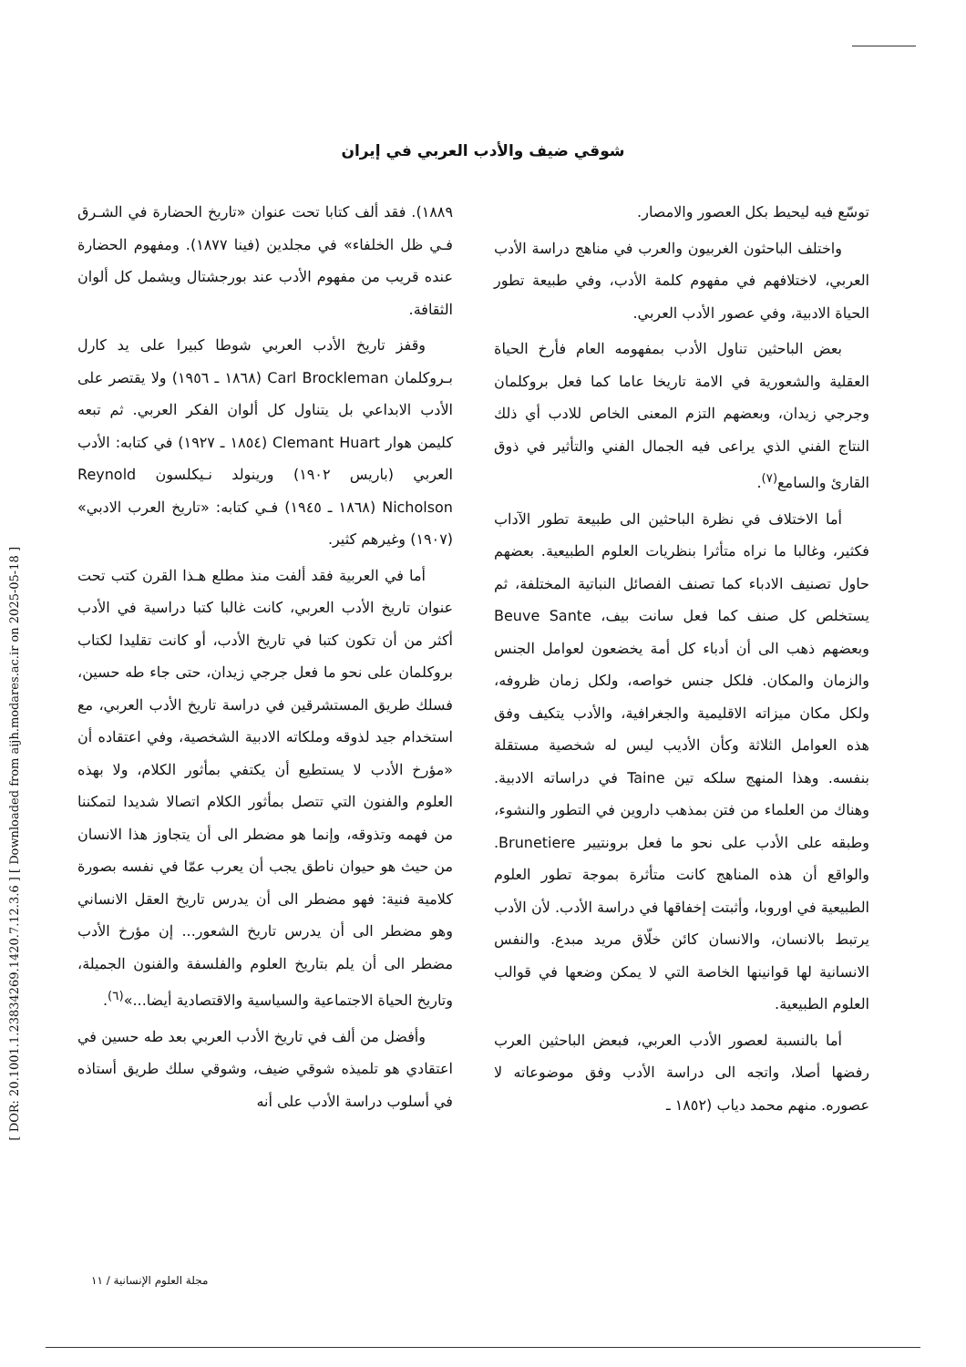[ DOR: 20.1001.1.23834269.1420.7.12.3.6 ] [ Downloaded from aijh.modares.ac.ir on 2025-05-18 ]
شوقي ضيف والأدب العربي في إيران
١٨٨٩). فقد ألف كتابا تحت عنوان «تاريخ الحضارة في الشـرق فـي ظل الخلفاء» في مجلدين (فينا ١٨٧٧). ومفهوم الحضارة عنده قريب من مفهوم الأدب عند بورجشتال ويشمل كل ألوان الثقافة.
وقفز تاريخ الأدب العربي شوطا كبيرا على يد كارل بـروكلمان Carl Brockleman (١٨٦٨ ـ ١٩٥٦) ولا يقتصر على الأدب الابداعي بل يتناول كل ألوان الفكر العربي. ثم تبعه كليمن هوار Clemant Huart (١٨٥٤ ـ ١٩٢٧) في كتابه: الأدب العربي (باريس ١٩٠٢) ورينولد نـيكلسون Reynold Nicholson (١٨٦٨ ـ ١٩٤٥) فـي كتابه: «تاريخ العرب الادبي» (١٩٠٧) وغيرهم كثير.
أما في العربية فقد ألفت منذ مطلع هـذا القرن كتب تحت عنوان تاريخ الأدب العربي، كانت غالبا كتبا دراسية في الأدب أكثر من أن تكون كتبا في تاريخ الأدب، أو كانت تقليدا لكتاب بروكلمان على نحو ما فعل جرجي زيدان، حتى جاء طه حسين، فسلك طريق المستشرقين في دراسة تاريخ الأدب العربي، مع استخدام جيد لذوقه وملكاته الادبية الشخصية، وفي اعتقاده أن «مؤرخ الأدب لا يستطيع أن يكتفي بمأثور الكلام، ولا بهذه العلوم والفنون التي تتصل بمأثور الكلام اتصالا شديدا لتمكننا من فهمه وتذوقه، وإنما هو مضطر الى أن يتجاوز هذا الانسان من حيث هو حيوان ناطق يجب أن يعرب عمّا في نفسه بصورة كلامية فنية: فهو مضطر الى أن يدرس تاريخ العقل الانساني وهو مضطر الى أن يدرس تاريخ الشعور... إن مؤرخ الأدب مضطر الى أن يلم بتاريخ العلوم والفلسفة والفنون الجميلة، وتاريخ الحياة الاجتماعية والسياسية والاقتصادية أيضا...»<sup>(٦)</sup>.
وأفضل من ألف في تاريخ الأدب العربي بعد طه حسين في اعتقادي هو تلميذه شوقي ضيف، وشوقي سلك طريق أستاذه في أسلوب دراسة الأدب على أنه
توسّع فيه ليحيط بكل العصور والامصار.
واختلف الباحثون الغربيون والعرب في مناهج دراسة الأدب العربي، لاختلافهم في مفهوم كلمة الأدب، وفي طبيعة تطور الحياة الادبية، وفي عصور الأدب العربي.
بعض الباحثين تناول الأدب بمفهومه العام فأرخ الحياة العقلية والشعورية في الامة تاريخا عاما كما فعل بروكلمان وجرجي زيدان، وبعضهم التزم المعنى الخاص للادب أي ذلك النتاج الفني الذي يراعى فيه الجمال الفني والتأثير في ذوق القارئ والسامع<sup>(٧)</sup>.
أما الاختلاف في نظرة الباحثين الى طبيعة تطور الآداب فكثير، وغالبا ما نراه متأثرا بنظريات العلوم الطبيعية. بعضهم حاول تصنيف الادباء كما تصنف الفصائل النباتية المختلفة، ثم يستخلص كل صنف كما فعل سانت بيف، Beuve Sante وبعضهم ذهب الى أن أدباء كل أمة يخضعون لعوامل الجنس والزمان والمكان. فلكل جنس خواصه، ولكل زمان ظروفه، ولكل مكان ميزاته الاقليمية والجغرافية، والأدب يتكيف وفق هذه العوامل الثلاثة وكأن الأديب ليس له شخصية مستقلة بنفسه. وهذا المنهج سلكه تين Taine في دراساته الادبية. وهناك من العلماء من فتن بمذهب داروين في التطور والنشوء، وطبقه على الأدب على نحو ما فعل برونتيير Brunetiere. والواقع أن هذه المناهج كانت متأثرة بموجة تطور العلوم الطبيعية في اوروبا، وأثبتت إخفاقها في دراسة الأدب. لأن الأدب يرتبط بالانسان، والانسان كائن خلّاق مريد مبدع. والنفس الانسانية لها قوانينها الخاصة التي لا يمكن وضعها في قوالب العلوم الطبيعية.
أما بالنسبة لعصور الأدب العربي، فبعض الباحثين العرب رفضها أصلا، واتجه الى دراسة الأدب وفق موضوعاته لا عصوره. منهم محمد دياب (١٨٥٢ ـ
مجلة العلوم الإنسانية / ١١